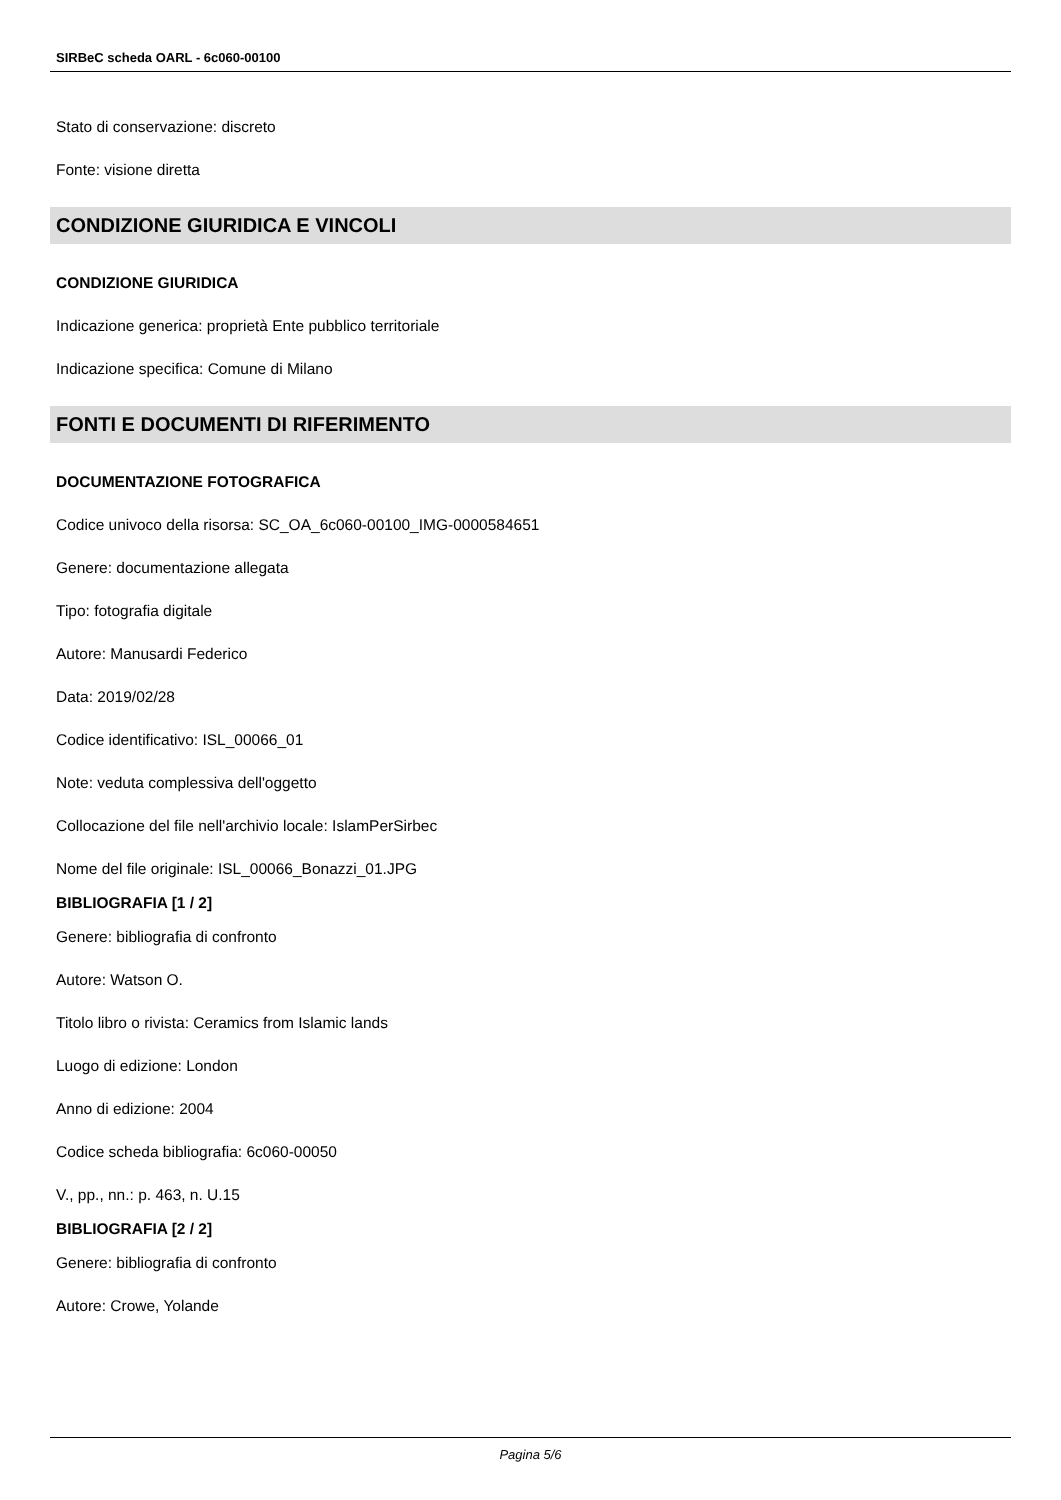SIRBeC scheda OARL - 6c060-00100
Stato di conservazione: discreto
Fonte: visione diretta
CONDIZIONE GIURIDICA E VINCOLI
CONDIZIONE GIURIDICA
Indicazione generica: proprietà Ente pubblico territoriale
Indicazione specifica: Comune di Milano
FONTI E DOCUMENTI DI RIFERIMENTO
DOCUMENTAZIONE FOTOGRAFICA
Codice univoco della risorsa: SC_OA_6c060-00100_IMG-0000584651
Genere: documentazione allegata
Tipo: fotografia digitale
Autore: Manusardi Federico
Data: 2019/02/28
Codice identificativo: ISL_00066_01
Note: veduta complessiva dell'oggetto
Collocazione del file nell'archivio locale: IslamPerSirbec
Nome del file originale: ISL_00066_Bonazzi_01.JPG
BIBLIOGRAFIA [1 / 2]
Genere: bibliografia di confronto
Autore: Watson O.
Titolo libro o rivista: Ceramics from Islamic lands
Luogo di edizione: London
Anno di edizione: 2004
Codice scheda bibliografia: 6c060-00050
V., pp., nn.: p. 463, n. U.15
BIBLIOGRAFIA [2 / 2]
Genere: bibliografia di confronto
Autore: Crowe, Yolande
Pagina 5/6